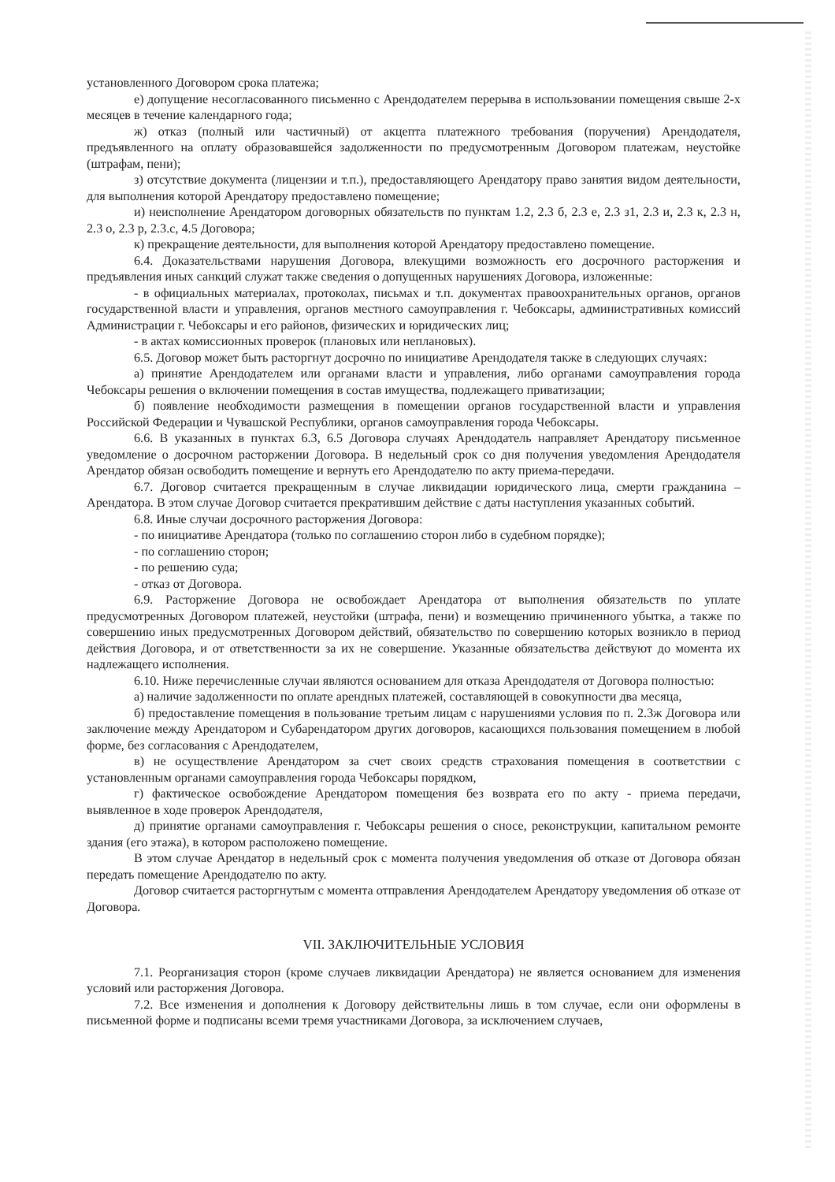установленного Договором срока платежа;
е) допущение несогласованного письменно с Арендодателем перерыва в использовании помещения свыше 2-х месяцев в течение календарного года;
ж) отказ (полный или частичный) от акцепта платежного требования (поручения) Арендодателя, предъявленного на оплату образовавшейся задолженности по предусмотренным Договором платежам, неустойке (штрафам, пени);
з) отсутствие документа (лицензии и т.п.), предоставляющего Арендатору право занятия видом деятельности, для выполнения которой Арендатору предоставлено помещение;
и) неисполнение Арендатором договорных обязательств по пунктам 1.2, 2.3 б, 2.3 е, 2.3 з1, 2.3 и, 2.3 к, 2.3 н, 2.3 о, 2.3 р, 2.3.с, 4.5 Договора;
к) прекращение деятельности, для выполнения которой Арендатору предоставлено помещение.
6.4. Доказательствами нарушения Договора, влекущими возможность его досрочного расторжения и предъявления иных санкций служат также сведения о допущенных нарушениях Договора, изложенные:
- в официальных материалах, протоколах, письмах и т.п. документах правоохранительных органов, органов государственной власти и управления, органов местного самоуправления г. Чебоксары, административных комиссий Администрации г. Чебоксары и его районов, физических и юридических лиц;
- в актах комиссионных проверок (плановых или неплановых).
6.5. Договор может быть расторгнут досрочно по инициативе Арендодателя также в следующих случаях:
а) принятие Арендодателем или органами власти и управления, либо органами самоуправления города Чебоксары решения о включении помещения в состав имущества, подлежащего приватизации;
б) появление необходимости размещения в помещении органов государственной власти и управления Российской Федерации и Чувашской Республики, органов самоуправления города Чебоксары.
6.6. В указанных в пунктах 6.3, 6.5 Договора случаях Арендодатель направляет Арендатору письменное уведомление о досрочном расторжении Договора. В недельный срок со дня получения уведомления Арендодателя Арендатор обязан освободить помещение и вернуть его Арендодателю по акту приема-передачи.
6.7. Договор считается прекращенным в случае ликвидации юридического лица, смерти гражданина – Арендатора. В этом случае Договор считается прекратившим действие с даты наступления указанных событий.
6.8. Иные случаи досрочного расторжения Договора:
- по инициативе Арендатора (только по соглашению сторон либо в судебном порядке);
- по соглашению сторон;
- по решению суда;
- отказ от Договора.
6.9. Расторжение Договора не освобождает Арендатора от выполнения обязательств по уплате предусмотренных Договором платежей, неустойки (штрафа, пени) и возмещению причиненного убытка, а также по совершению иных предусмотренных Договором действий, обязательство по совершению которых возникло в период действия Договора, и от ответственности за их не совершение. Указанные обязательства действуют до момента их надлежащего исполнения.
6.10. Ниже перечисленные случаи являются основанием для отказа Арендодателя от Договора полностью:
а) наличие задолженности по оплате арендных платежей, составляющей в совокупности два месяца,
б) предоставление помещения в пользование третьим лицам с нарушениями условия по п. 2.3ж Договора или заключение между Арендатором и Субарендатором других договоров, касающихся пользования помещением в любой форме, без согласования с Арендодателем,
в) не осуществление Арендатором за счет своих средств страхования помещения в соответствии с установленным органами самоуправления города Чебоксары порядком,
г) фактическое освобождение Арендатором помещения без возврата его по акту - приема передачи, выявленное в ходе проверок Арендодателя,
д) принятие органами самоуправления г. Чебоксары решения о сносе, реконструкции, капитальном ремонте здания (его этажа), в котором расположено помещение.
В этом случае Арендатор в недельный срок с момента получения уведомления об отказе от Договора обязан передать помещение Арендодателю по акту.
Договор считается расторгнутым с момента отправления Арендодателем Арендатору уведомления об отказе от Договора.
VII. ЗАКЛЮЧИТЕЛЬНЫЕ УСЛОВИЯ
7.1. Реорганизация сторон (кроме случаев ликвидации Арендатора) не является основанием для изменения условий или расторжения Договора.
7.2. Все изменения и дополнения к Договору действительны лишь в том случае, если они оформлены в письменной форме и подписаны всеми тремя участниками Договора, за исключением случаев,